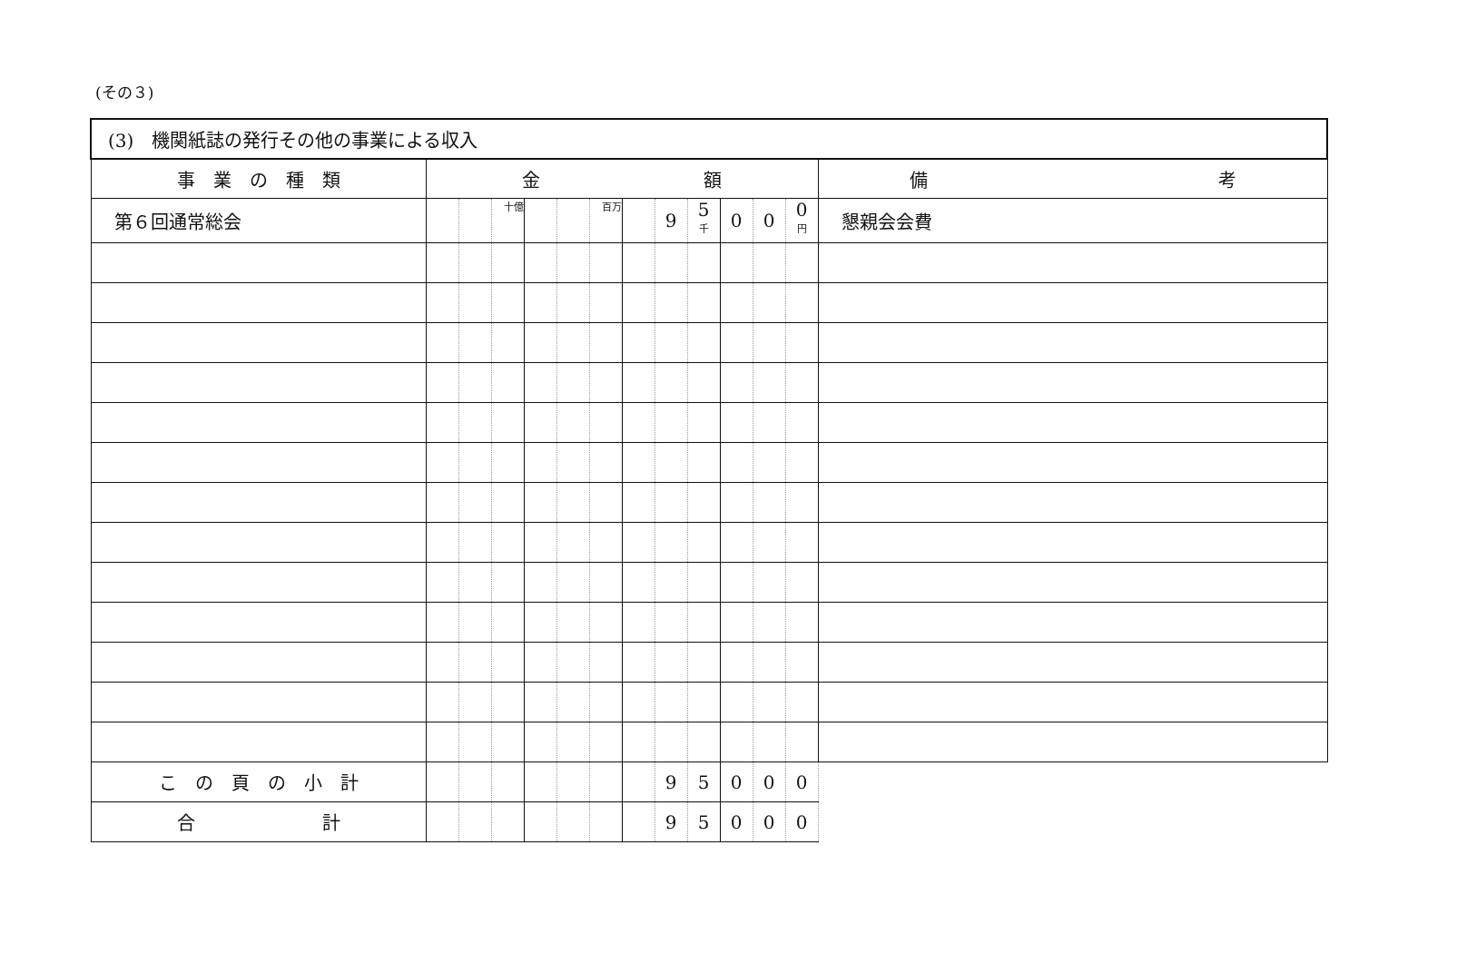(その３)
| (3) 機関紙誌の発行その他の事業による収入 | | | | | | | | | | | | | |
| 事 業 の 種 類 | 金 額 | | | | | | | | | | | | 備 考 |
| 第６回通常総会 | | | 十億 | | | 百万 | | 9 | 5 千 | 0 | 0 | 0 円 | 懇親会会費 |
| こ の 頁 の 小 計 | | | | | | | | 9 | 5 | 0 | 0 | 0 | |
| 合 計 | | | | | | | | 9 | 5 | 0 | 0 | 0 | |